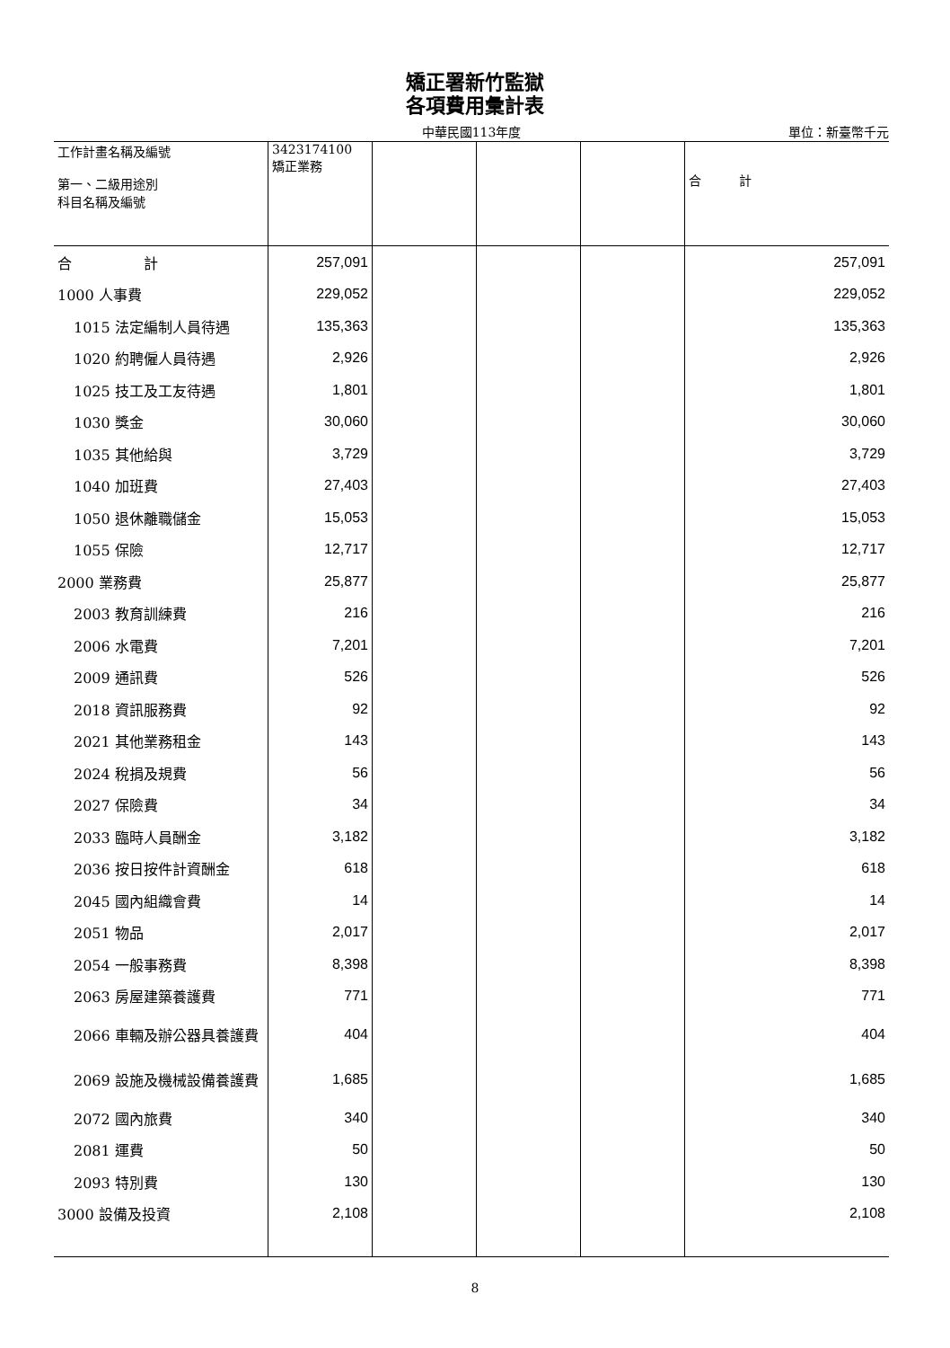矯正署新竹監獄
各項費用彙計表
中華民國113年度
單位：新臺幣千元
| 工作計畫名稱及編號 第一、二級用途別 科目名稱及編號 | 3423174100 矯正業務 | | | | 合 計 |
| --- | --- | --- | --- | --- | --- |
| 合 計 | 257,091 | | | | 257,091 |
| 1000 人事費 | 229,052 | | | | 229,052 |
| 1015 法定編制人員待遇 | 135,363 | | | | 135,363 |
| 1020 約聘僱人員待遇 | 2,926 | | | | 2,926 |
| 1025 技工及工友待遇 | 1,801 | | | | 1,801 |
| 1030 獎金 | 30,060 | | | | 30,060 |
| 1035 其他給與 | 3,729 | | | | 3,729 |
| 1040 加班費 | 27,403 | | | | 27,403 |
| 1050 退休離職儲金 | 15,053 | | | | 15,053 |
| 1055 保險 | 12,717 | | | | 12,717 |
| 2000 業務費 | 25,877 | | | | 25,877 |
| 2003 教育訓練費 | 216 | | | | 216 |
| 2006 水電費 | 7,201 | | | | 7,201 |
| 2009 通訊費 | 526 | | | | 526 |
| 2018 資訊服務費 | 92 | | | | 92 |
| 2021 其他業務租金 | 143 | | | | 143 |
| 2024 稅捐及規費 | 56 | | | | 56 |
| 2027 保險費 | 34 | | | | 34 |
| 2033 臨時人員酬金 | 3,182 | | | | 3,182 |
| 2036 按日按件計資酬金 | 618 | | | | 618 |
| 2045 國內組織會費 | 14 | | | | 14 |
| 2051 物品 | 2,017 | | | | 2,017 |
| 2054 一般事務費 | 8,398 | | | | 8,398 |
| 2063 房屋建築養護費 | 771 | | | | 771 |
| 2066 車輛及辦公器具養護費 | 404 | | | | 404 |
| 2069 設施及機械設備養護費 | 1,685 | | | | 1,685 |
| 2072 國內旅費 | 340 | | | | 340 |
| 2081 運費 | 50 | | | | 50 |
| 2093 特別費 | 130 | | | | 130 |
| 3000 設備及投資 | 2,108 | | | | 2,108 |
8